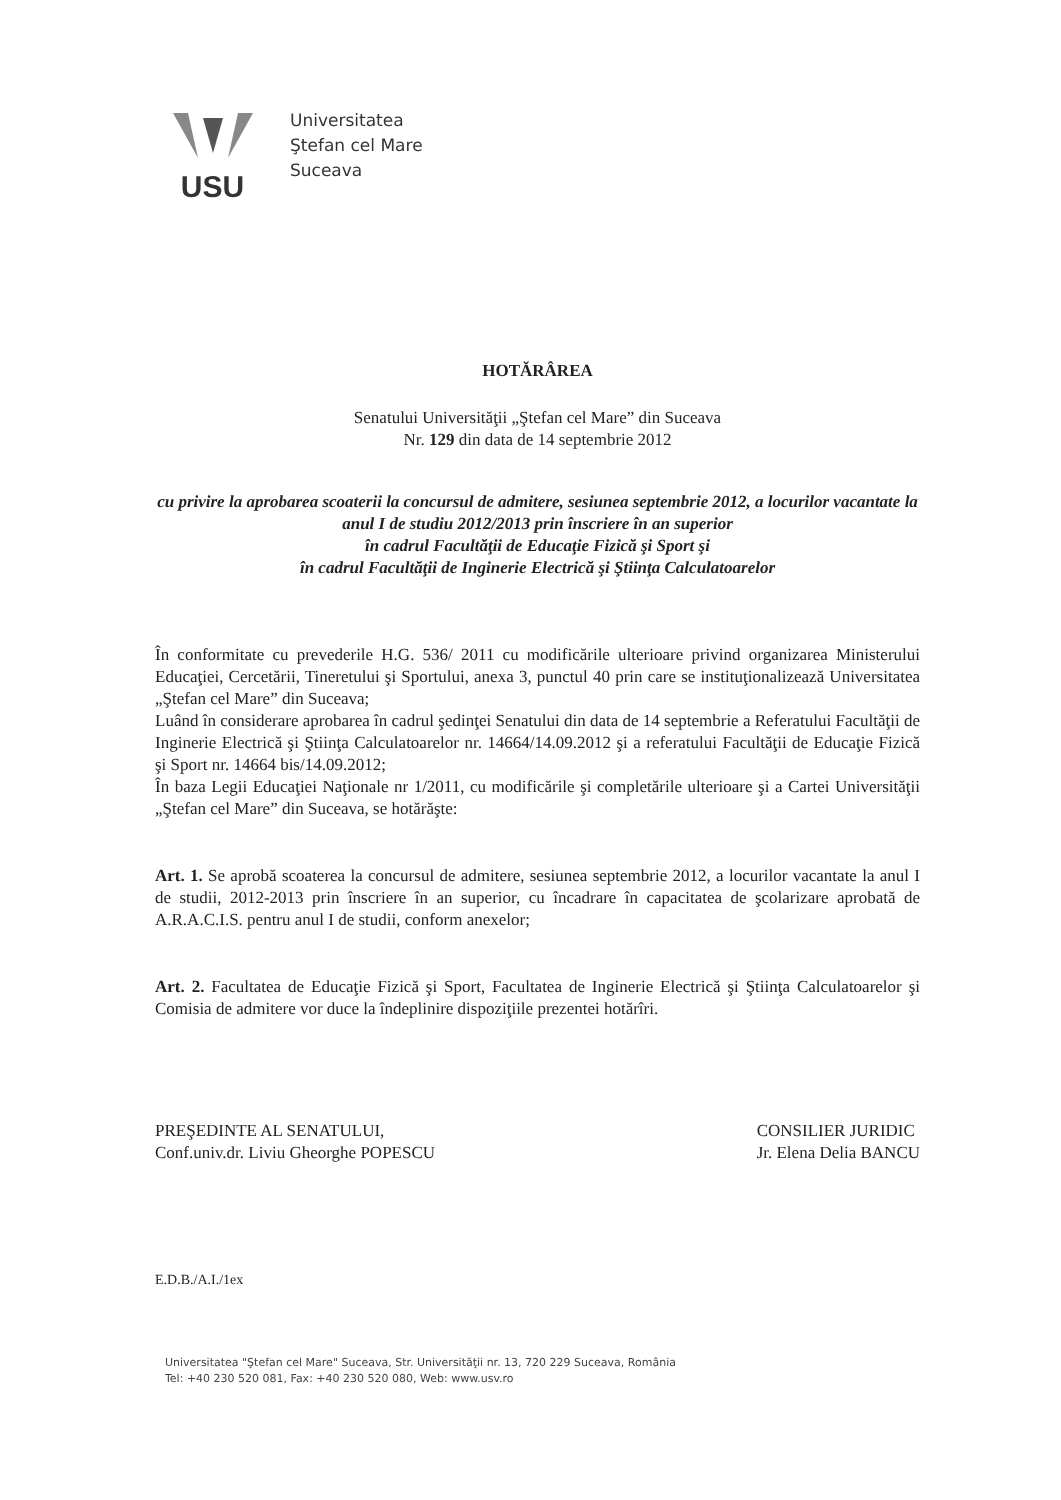USU
Universitatea
Ştefan cel Mare
Suceava
HOTĂRÂREA
Senatului Universităţii „Ştefan cel Mare” din Suceava
Nr. 129 din data de 14 septembrie 2012
cu privire la aprobarea scoaterii la concursul de admitere, sesiunea septembrie 2012, a locurilor vacantate la anul I de studiu 2012/2013 prin înscriere în an superior
în cadrul Facultăţii de Educaţie Fizică şi Sport şi
în cadrul Facultăţii de Inginerie Electrică şi Ştiinţa Calculatoarelor
În conformitate cu prevederile H.G. 536/ 2011 cu modificările ulterioare privind organizarea Ministerului Educaţiei, Cercetării, Tineretului şi Sportului, anexa 3, punctul 40 prin care se instituţionalizează Universitatea „Ştefan cel Mare” din Suceava;
Luând în considerare aprobarea în cadrul şedinţei Senatului din data de 14 septembrie a Referatului Facultăţii de Inginerie Electrică şi Ştiinţa Calculatoarelor nr. 14664/14.09.2012 şi a referatului Facultăţii de Educaţie Fizică şi Sport nr. 14664 bis/14.09.2012;
În baza Legii Educaţiei Naţionale nr 1/2011, cu modificările şi completările ulterioare şi a Cartei Universităţii „Ştefan cel Mare” din Suceava, se hotărăşte:
Art. 1. Se aprobă scoaterea la concursul de admitere, sesiunea septembrie 2012, a locurilor vacantate la anul I de studii, 2012-2013 prin înscriere în an superior, cu încadrare în capacitatea de şcolarizare aprobată de A.R.A.C.I.S. pentru anul I de studii, conform anexelor;
Art. 2. Facultatea de Educaţie Fizică şi Sport, Facultatea de Inginerie Electrică şi Ştiinţa Calculatoarelor şi Comisia de admitere vor duce la îndeplinire dispoziţiile prezentei hotărîri.
PREŞEDINTE AL SENATULUI,
Conf.univ.dr. Liviu Gheorghe POPESCU
CONSILIER JURIDIC
Jr. Elena Delia BANCU
E.D.B./A.I./1ex
Universitatea "Ştefan cel Mare" Suceava, Str. Universităţii nr. 13, 720 229 Suceava, România
Tel: +40 230 520 081, Fax: +40 230 520 080, Web: www.usv.ro